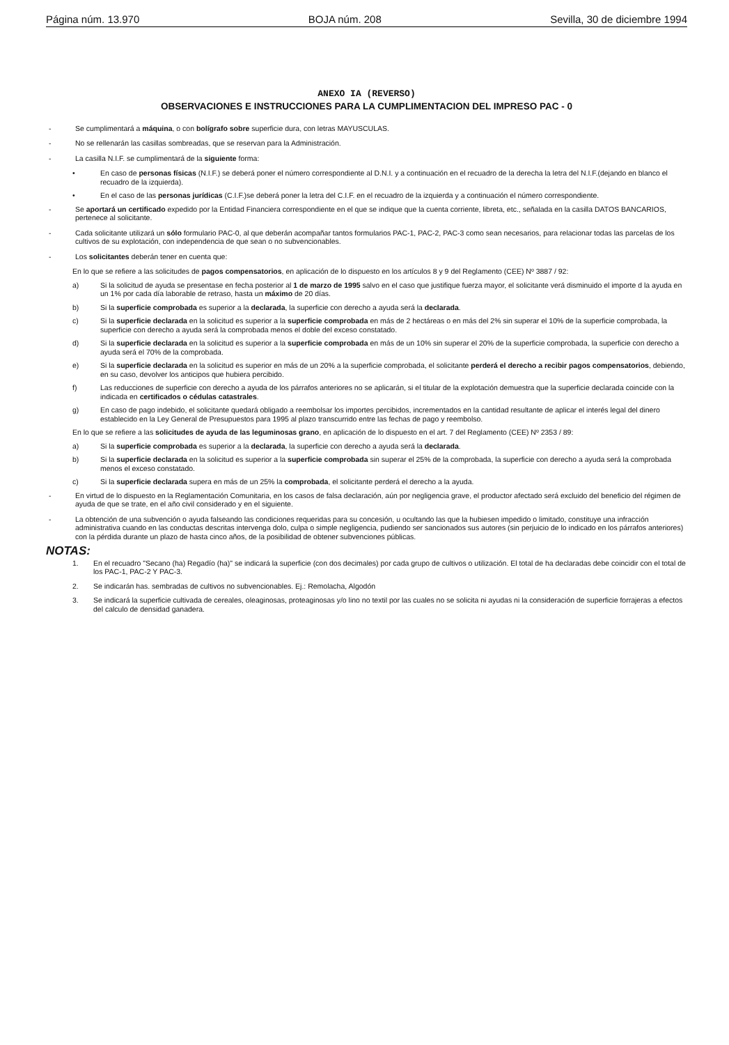Página núm. 13.970 BOJA núm. 208 Sevilla, 30 de diciembre 1994
ANEXO IA (REVERSO)
OBSERVACIONES E INSTRUCCIONES PARA LA CUMPLIMENTACION DEL IMPRESO PAC - 0
- Se cumplimentará a máquina, o con bolígrafo sobre superficie dura, con letras MAYUSCULAS.
- No se rellenarán las casillas sombreadas, que se reservan para la Administración.
- La casilla N.I.F. se cumplimentará de la siguiente forma:
• En caso de personas físicas (N.I.F.) se deberá poner el número correspondiente al D.N.I. y a continuación en el recuadro de la derecha la letra del N.I.F.(dejando en blanco el recuadro de la izquierda).
• En el caso de las personas jurídicas (C.I.F.)se deberá poner la letra del C.I.F. en el recuadro de la izquierda y a continuación el número correspondiente.
- Se aportará un certificado expedido por la Entidad Financiera correspondiente en el que se indique que la cuenta corriente, libreta, etc., señalada en la casilla DATOS BANCARIOS, pertenece al solicitante.
- Cada solicitante utilizará un sólo formulario PAC-0, al que deberán acompañar tantos formularios PAC-1, PAC-2, PAC-3 como sean necesarios, para relacionar todas las parcelas de los cultivos de su explotación, con independencia de que sean o no subvencionables.
- Los solicitantes deberán tener en cuenta que:
En lo que se refiere a las solicitudes de pagos compensatorios, en aplicación de lo dispuesto en los artículos 8 y 9 del Reglamento (CEE) Nº 3887 / 92:
a) Si la solicitud de ayuda se presentase en fecha posterior al 1 de marzo de 1995 salvo en el caso que justifique fuerza mayor, el solicitante verá disminuido el importe d la ayuda en un 1% por cada día laborable de retraso, hasta un máximo de 20 días.
b) Si la superficie comprobada es superior a la declarada, la superficie con derecho a ayuda será la declarada.
c) Si la superficie declarada en la solicitud es superior a la superficie comprobada en más de 2 hectáreas o en más del 2% sin superar el 10% de la superficie comprobada, la superficie con derecho a ayuda será la comprobada menos el doble del exceso constatado.
d) Si la superficie declarada en la solicitud es superior a la superficie comprobada en más de un 10% sin superar el 20% de la superficie comprobada, la superficie con derecho a ayuda será el 70% de la comprobada.
e) Si la superficie declarada en la solicitud es superior en más de un 20% a la superficie comprobada, el solicitante perderá el derecho a recibir pagos compensatorios, debiendo, en su caso, devolver los anticipos que hubiera percibido.
f) Las reducciones de superficie con derecho a ayuda de los párrafos anteriores no se aplicarán, si el titular de la explotación demuestra que la superficie declarada coincide con la indicada en certificados o cédulas catastrales.
g) En caso de pago indebido, el solicitante quedará obligado a reembolsar los importes percibidos, incrementados en la cantidad resultante de aplicar el interés legal del dinero establecido en la Ley General de Presupuestos para 1995 al plazo transcurrido entre las fechas de pago y reembolso.
En lo que se refiere a las solicitudes de ayuda de las leguminosas grano, en aplicación de lo dispuesto en el art. 7 del Reglamento (CEE) Nº 2353 / 89:
a) Si la superficie comprobada es superior a la declarada, la superficie con derecho a ayuda será la declarada.
b) Si la superficie declarada en la solicitud es superior a la superficie comprobada sin superar el 25% de la comprobada, la superficie con derecho a ayuda será la comprobada menos el exceso constatado.
c) Si la superficie declarada supera en más de un 25% la comprobada, el solicitante perderá el derecho a la ayuda.
- En virtud de lo dispuesto en la Reglamentación Comunitaria, en los casos de falsa declaración, aún por negligencia grave, el productor afectado será excluido del beneficio del régimen de ayuda de que se trate, en el año civil considerado y en el siguiente.
- La obtención de una subvención o ayuda falseando las condiciones requeridas para su concesión, u ocultando las que la hubiesen impedido o limitado, constituye una infracción administrativa cuando en las conductas descritas intervenga dolo, culpa o simple negligencia, pudiendo ser sancionados sus autores (sin perjuicio de lo indicado en los párrafos anteriores) con la pérdida durante un plazo de hasta cinco años, de la posibilidad de obtener subvenciones públicas.
NOTAS:
1. En el recuadro "Secano (ha) Regadío (ha)" se indicará la superficie (con dos decimales) por cada grupo de cultivos o utilización. El total de ha declaradas debe coincidir con el total de los PAC-1, PAC-2 Y PAC-3.
2. Se indicarán has. sembradas de cultivos no subvencionables. Ej.: Remolacha, Algodón
3. Se indicará la superficie cultivada de cereales, oleaginosas, proteaginosas y/o lino no textil por las cuales no se solicita ni ayudas ni la consideración de superficie forrajeras a efectos del calculo de densidad ganadera.